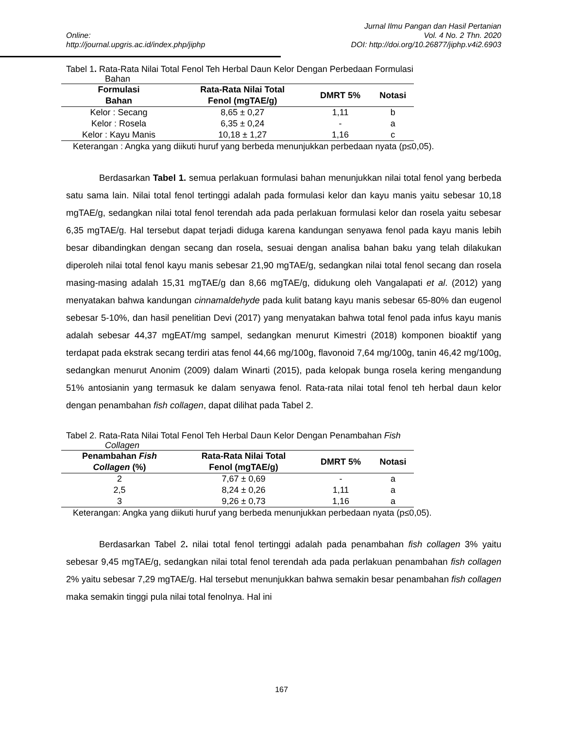Online:
http://journal.upgris.ac.id/index.php/jiphp
Jurnal Ilmu Pangan dan Hasil Pertanian
Vol. 4 No. 2 Thn. 2020
DOI: http://doi.org/10.26877/jiphp.v4i2.6903
Tabel 1. Rata-Rata Nilai Total Fenol Teh Herbal Daun Kelor Dengan Perbedaan Formulasi
Bahan
| Formulasi Bahan | Rata-Rata Nilai Total Fenol (mgTAE/g) | DMRT 5% | Notasi |
| --- | --- | --- | --- |
| Kelor : Secang | 8,65 ± 0,27 | 1,11 | b |
| Kelor : Rosela | 6,35 ± 0,24 | - | a |
| Kelor : Kayu Manis | 10,18 ± 1,27 | 1,16 | c |
Keterangan : Angka yang diikuti huruf yang berbeda menunjukkan perbedaan nyata (p≤0,05).
Berdasarkan Tabel 1. semua perlakuan formulasi bahan menunjukkan nilai total fenol yang berbeda satu sama lain. Nilai total fenol tertinggi adalah pada formulasi kelor dan kayu manis yaitu sebesar 10,18 mgTAE/g, sedangkan nilai total fenol terendah ada pada perlakuan formulasi kelor dan rosela yaitu sebesar 6,35 mgTAE/g. Hal tersebut dapat terjadi diduga karena kandungan senyawa fenol pada kayu manis lebih besar dibandingkan dengan secang dan rosela, sesuai dengan analisa bahan baku yang telah dilakukan diperoleh nilai total fenol kayu manis sebesar 21,90 mgTAE/g, sedangkan nilai total fenol secang dan rosela masing-masing adalah 15,31 mgTAE/g dan 8,66 mgTAE/g, didukung oleh Vangalapati et al. (2012) yang menyatakan bahwa kandungan cinnamaldehyde pada kulit batang kayu manis sebesar 65-80% dan eugenol sebesar 5-10%, dan hasil penelitian Devi (2017) yang menyatakan bahwa total fenol pada infus kayu manis adalah sebesar 44,37 mgEAT/mg sampel, sedangkan menurut Kimestri (2018) komponen bioaktif yang terdapat pada ekstrak secang terdiri atas fenol 44,66 mg/100g, flavonoid 7,64 mg/100g, tanin 46,42 mg/100g, sedangkan menurut Anonim (2009) dalam Winarti (2015), pada kelopak bunga rosela kering mengandung 51% antosianin yang termasuk ke dalam senyawa fenol. Rata-rata nilai total fenol teh herbal daun kelor dengan penambahan fish collagen, dapat dilihat pada Tabel 2.
Tabel 2. Rata-Rata Nilai Total Fenol Teh Herbal Daun Kelor Dengan Penambahan Fish
Collagen
| Penambahan Fish Collagen (%) | Rata-Rata Nilai Total Fenol (mgTAE/g) | DMRT 5% | Notasi |
| --- | --- | --- | --- |
| 2 | 7,67 ± 0,69 | - | a |
| 2,5 | 8,24 ± 0,26 | 1,11 | a |
| 3 | 9,26 ± 0,73 | 1,16 | a |
Keterangan: Angka yang diikuti huruf yang berbeda menunjukkan perbedaan nyata (p≤0,05).
Berdasarkan Tabel 2. nilai total fenol tertinggi adalah pada penambahan fish collagen 3% yaitu sebesar 9,45 mgTAE/g, sedangkan nilai total fenol terendah ada pada perlakuan penambahan fish collagen 2% yaitu sebesar 7,29 mgTAE/g. Hal tersebut menunjukkan bahwa semakin besar penambahan fish collagen maka semakin tinggi pula nilai total fenolnya. Hal ini
167